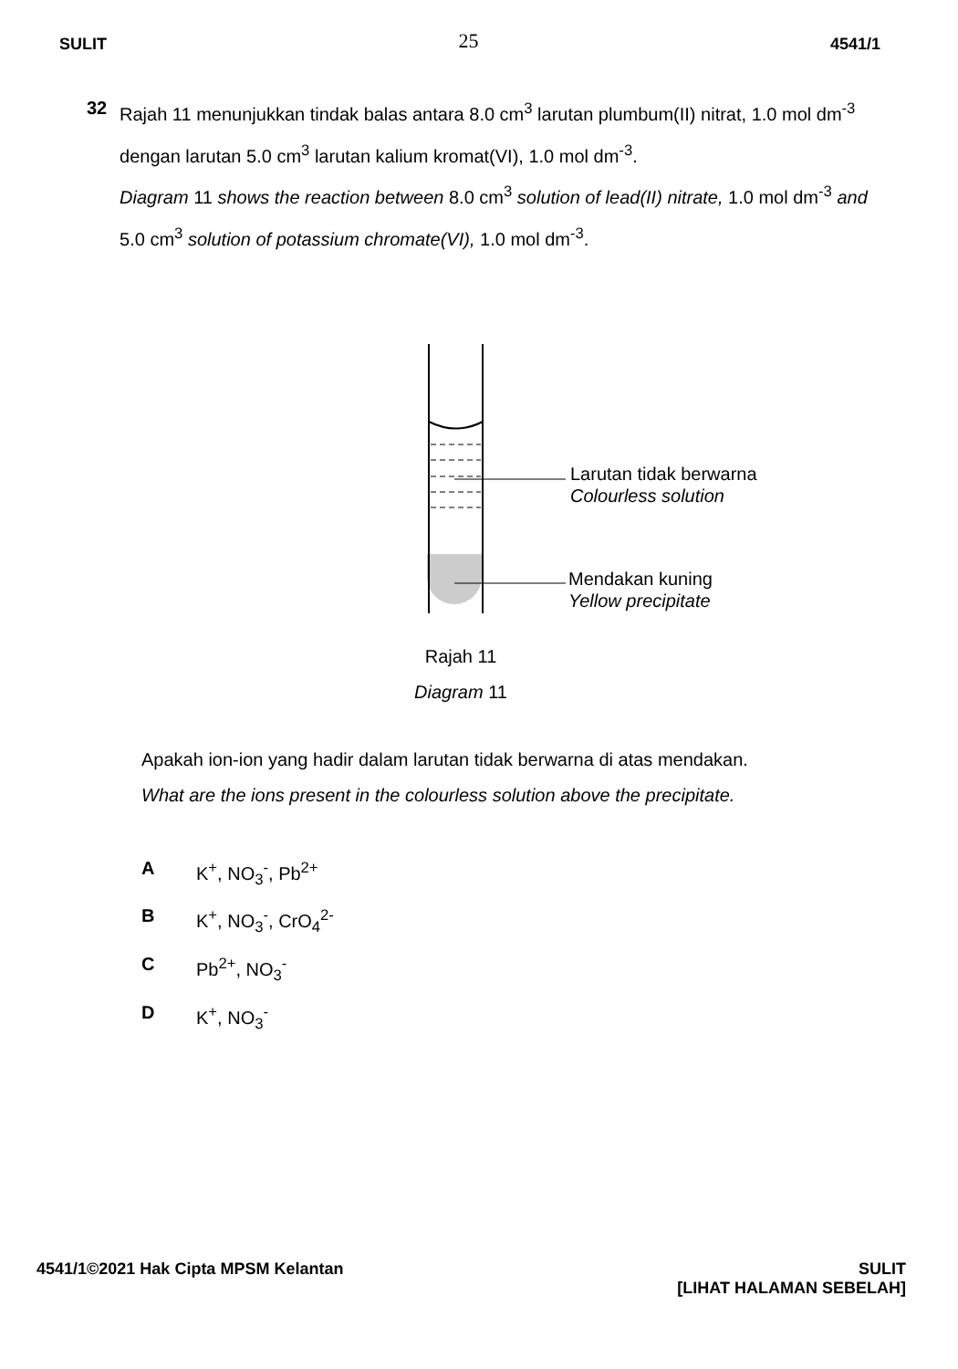SULIT 25 4541/1
32 Rajah 11 menunjukkan tindak balas antara 8.0 cm<sup>3</sup> larutan plumbum(II) nitrat, 1.0 mol dm<sup>-3</sup> dengan larutan 5.0 cm<sup>3</sup> larutan kalium kromat(VI), 1.0 mol dm<sup>-3</sup>.
Diagram 11 shows the reaction between 8.0 cm<sup>3</sup> solution of lead(II) nitrate, 1.0 mol dm<sup>-3</sup> and 5.0 cm<sup>3</sup> solution of potassium chromate(VI), 1.0 mol dm<sup>-3</sup>.
Larutan tidak berwarna
Colourless solution
Mendakan kuning
Yellow precipitate
Rajah 11
Diagram 11
Apakah ion-ion yang hadir dalam larutan tidak berwarna di atas mendakan.
What are the ions present in the colourless solution above the precipitate.
A K<sup>+</sup>, NO<sub>3</sub><sup>-</sup>, Pb<sup>2+</sup>
B K<sup>+</sup>, NO<sub>3</sub><sup>-</sup>, CrO<sub>4</sub><sup>2-</sup>
C Pb<sup>2+</sup>, NO<sub>3</sub><sup>-</sup>
D K<sup>+</sup>, NO<sub>3</sub><sup>-</sup>
4541/1©2021 Hak Cipta MPSM Kelantan SULIT
[LIHAT HALAMAN SEBELAH]